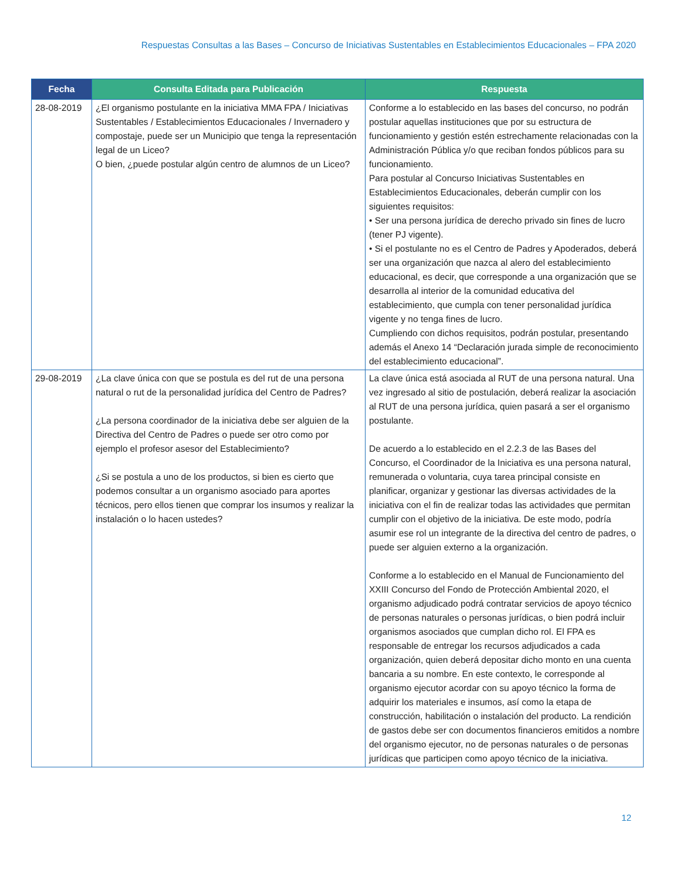Respuestas Consultas a las Bases – Concurso de Iniciativas Sustentables en Establecimientos Educacionales – FPA 2020
| Fecha | Consulta Editada para Publicación | Respuesta |
| --- | --- | --- |
| 28-08-2019 | ¿El organismo postulante en la iniciativa MMA FPA / Iniciativas Sustentables / Establecimientos Educacionales / Invernadero y compostaje, puede ser un Municipio que tenga la representación legal de un Liceo? O bien, ¿puede postular algún centro de alumnos de un Liceo? | Conforme a lo establecido en las bases del concurso, no podrán postular aquellas instituciones que por su estructura de funcionamiento y gestión estén estrechamente relacionadas con la Administración Pública y/o que reciban fondos públicos para su funcionamiento. Para postular al Concurso Iniciativas Sustentables en Establecimientos Educacionales, deberán cumplir con los siguientes requisitos: • Ser una persona jurídica de derecho privado sin fines de lucro (tener PJ vigente). • Si el postulante no es el Centro de Padres y Apoderados, deberá ser una organización que nazca al alero del establecimiento educacional, es decir, que corresponde a una organización que se desarrolla al interior de la comunidad educativa del establecimiento, que cumpla con tener personalidad jurídica vigente y no tenga fines de lucro. Cumpliendo con dichos requisitos, podrán postular, presentando además el Anexo 14 “Declaración jurada simple de reconocimiento del establecimiento educacional”. |
| 29-08-2019 | ¿La clave única con que se postula es del rut de una persona natural o rut de la personalidad jurídica del Centro de Padres? ¿La persona coordinador de la iniciativa debe ser alguien de la Directiva del Centro de Padres o puede ser otro como por ejemplo el profesor asesor del Establecimiento? ¿Si se postula a uno de los productos, si bien es cierto que podemos consultar a un organismo asociado para aportes técnicos, pero ellos tienen que comprar los insumos y realizar la instalación o lo hacen ustedes? | La clave única está asociada al RUT de una persona natural. Una vez ingresado al sitio de postulación, deberá realizar la asociación al RUT de una persona jurídica, quien pasará a ser el organismo postulante. De acuerdo a lo establecido en el 2.2.3 de las Bases del Concurso, el Coordinador de la Iniciativa es una persona natural, remunerada o voluntaria, cuya tarea principal consiste en planificar, organizar y gestionar las diversas actividades de la iniciativa con el fin de realizar todas las actividades que permitan cumplir con el objetivo de la iniciativa. De este modo, podría asumir ese rol un integrante de la directiva del centro de padres, o puede ser alguien externo a la organización. Conforme a lo establecido en el Manual de Funcionamiento del XXIII Concurso del Fondo de Protección Ambiental 2020, el organismo adjudicado podrá contratar servicios de apoyo técnico de personas naturales o personas jurídicas, o bien podrá incluir organismos asociados que cumplan dicho rol. El FPA es responsable de entregar los recursos adjudicados a cada organización, quien deberá depositar dicho monto en una cuenta bancaria a su nombre. En este contexto, le corresponde al organismo ejecutor acordar con su apoyo técnico la forma de adquirir los materiales e insumos, así como la etapa de construcción, habilitación o instalación del producto. La rendición de gastos debe ser con documentos financieros emitidos a nombre del organismo ejecutor, no de personas naturales o de personas jurídicas que participen como apoyo técnico de la iniciativa. |
12